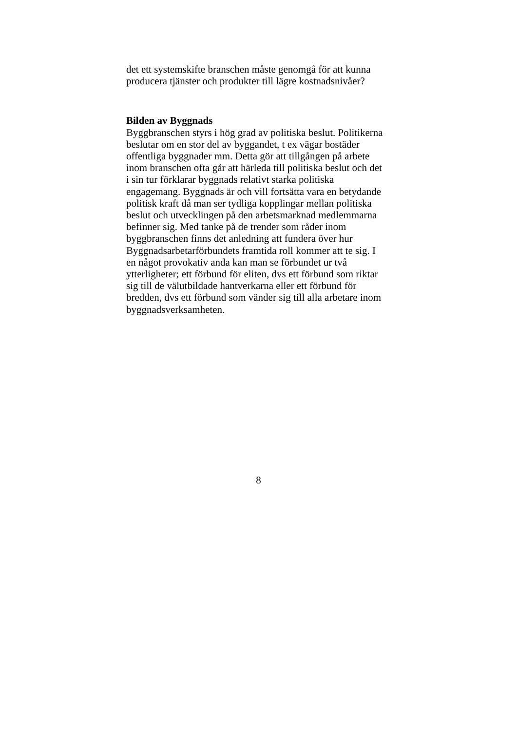det ett systemskifte branschen måste genomgå för att kunna
producera tjänster och produkter till lägre kostnadsnivåer?
Bilden av Byggnads
Byggbranschen styrs i hög grad av politiska beslut. Politikerna
beslutar om en stor del av byggandet, t ex vägar bostäder
offentliga byggnader mm. Detta gör att tillgången på arbete
inom branschen ofta går att härleda till politiska beslut och det
i sin tur förklarar byggnads relativt starka politiska
engagemang. Byggnads är och vill fortsätta vara en betydande
politisk kraft då man ser tydliga kopplingar mellan politiska
beslut och utvecklingen på den arbetsmarknad medlemmarna
befinner sig. Med tanke på de trender som råder inom
byggbranschen finns det anledning att fundera över hur
Byggnadsarbetarförbundets framtida roll kommer att te sig. I
en något provokativ anda kan man se förbundet ur två
ytterligheter; ett förbund för eliten, dvs ett förbund som riktar
sig till de välutbildade hantverkarna eller ett förbund för
bredden, dvs ett förbund som vänder sig till alla arbetare inom
byggnadsverksamheten.
8